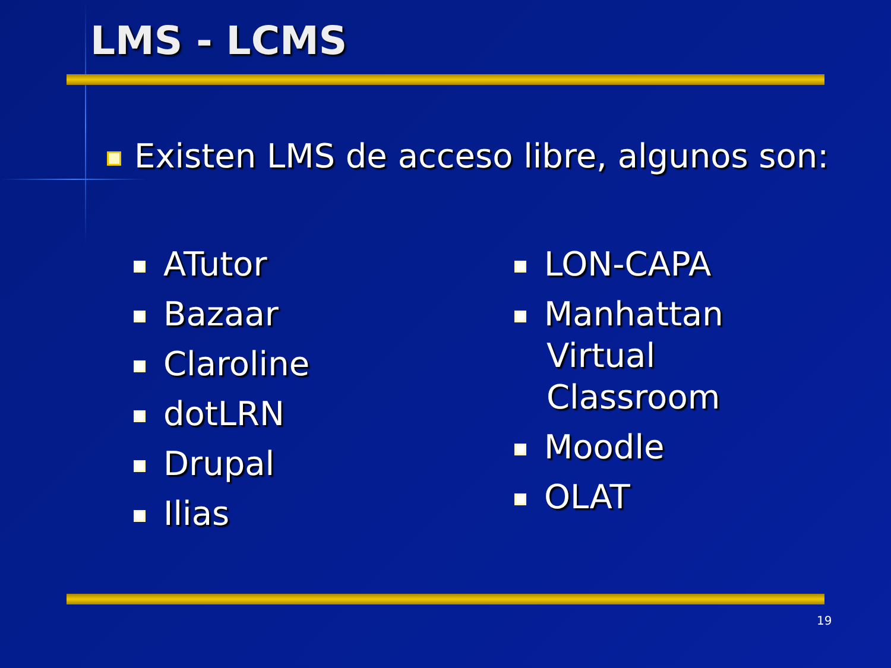LMS - LCMS
Existen LMS de acceso libre, algunos son:
ATutor
Bazaar
Claroline
dotLRN
Drupal
Ilias
LON-CAPA
Manhattan Virtual Classroom
Moodle
OLAT
19